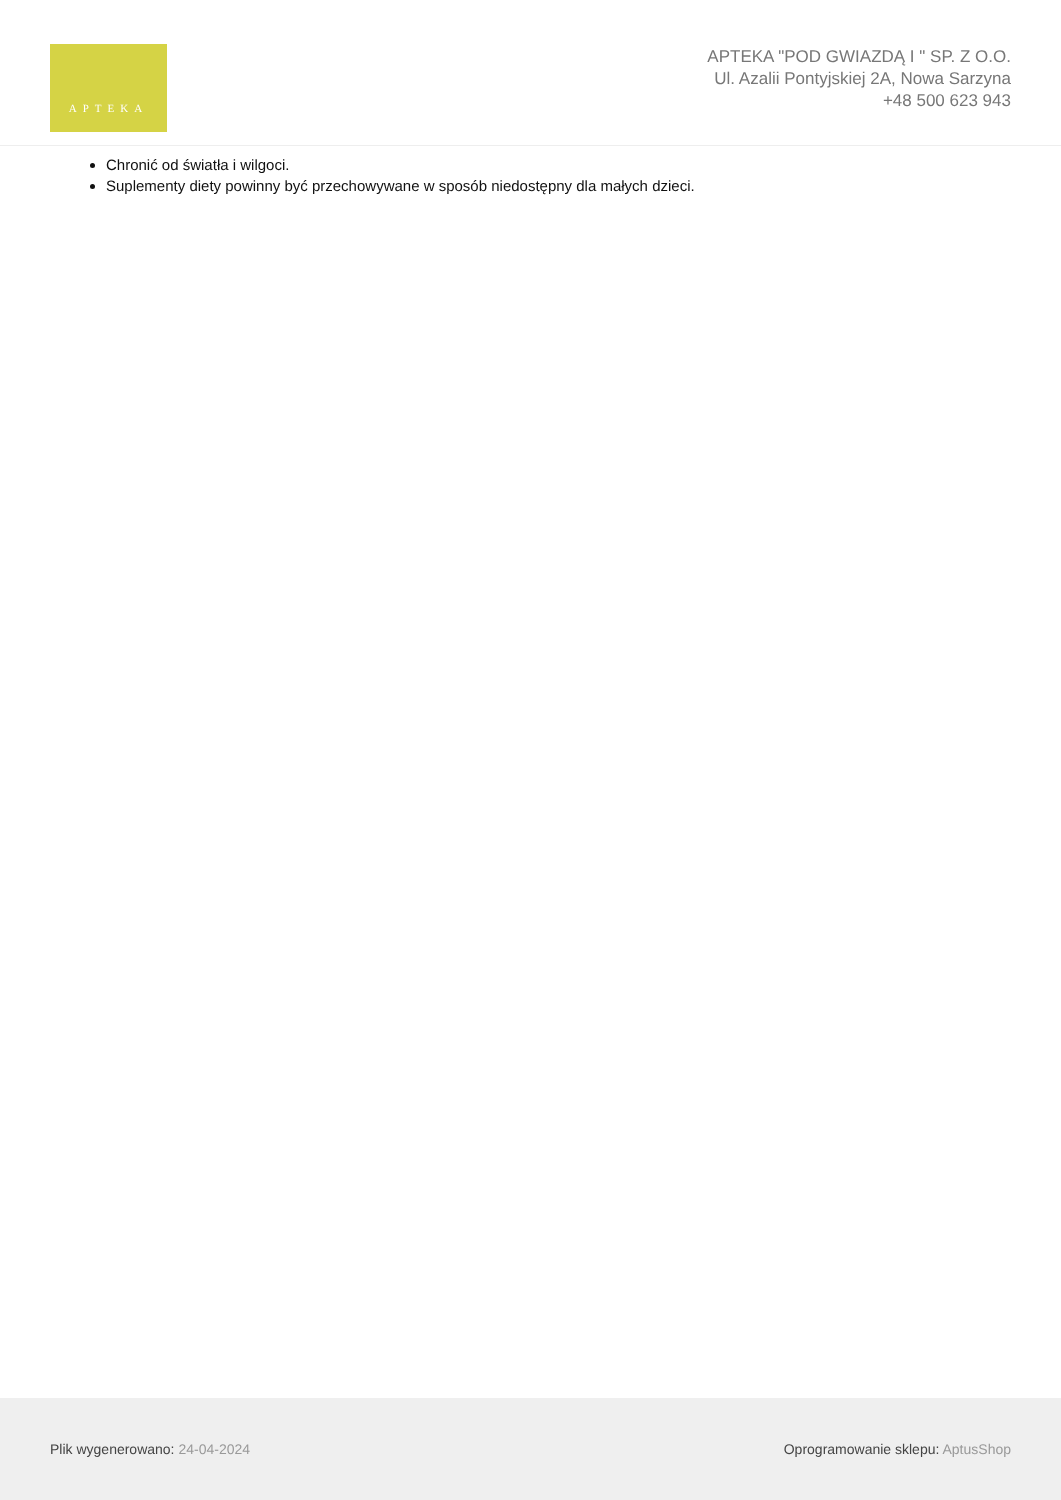APTEKA
APTEKA "POD GWIAZDĄ I " SP. Z O.O.
Ul. Azalii Pontyjskiej 2A, Nowa Sarzyna
+48 500 623 943
Chronić od światła i wilgoci.
Suplementy diety powinny być przechowywane w sposób niedostępny dla małych dzieci.
Plik wygenerowano: 24-04-2024
Oprogramowanie sklepu: AptusShop